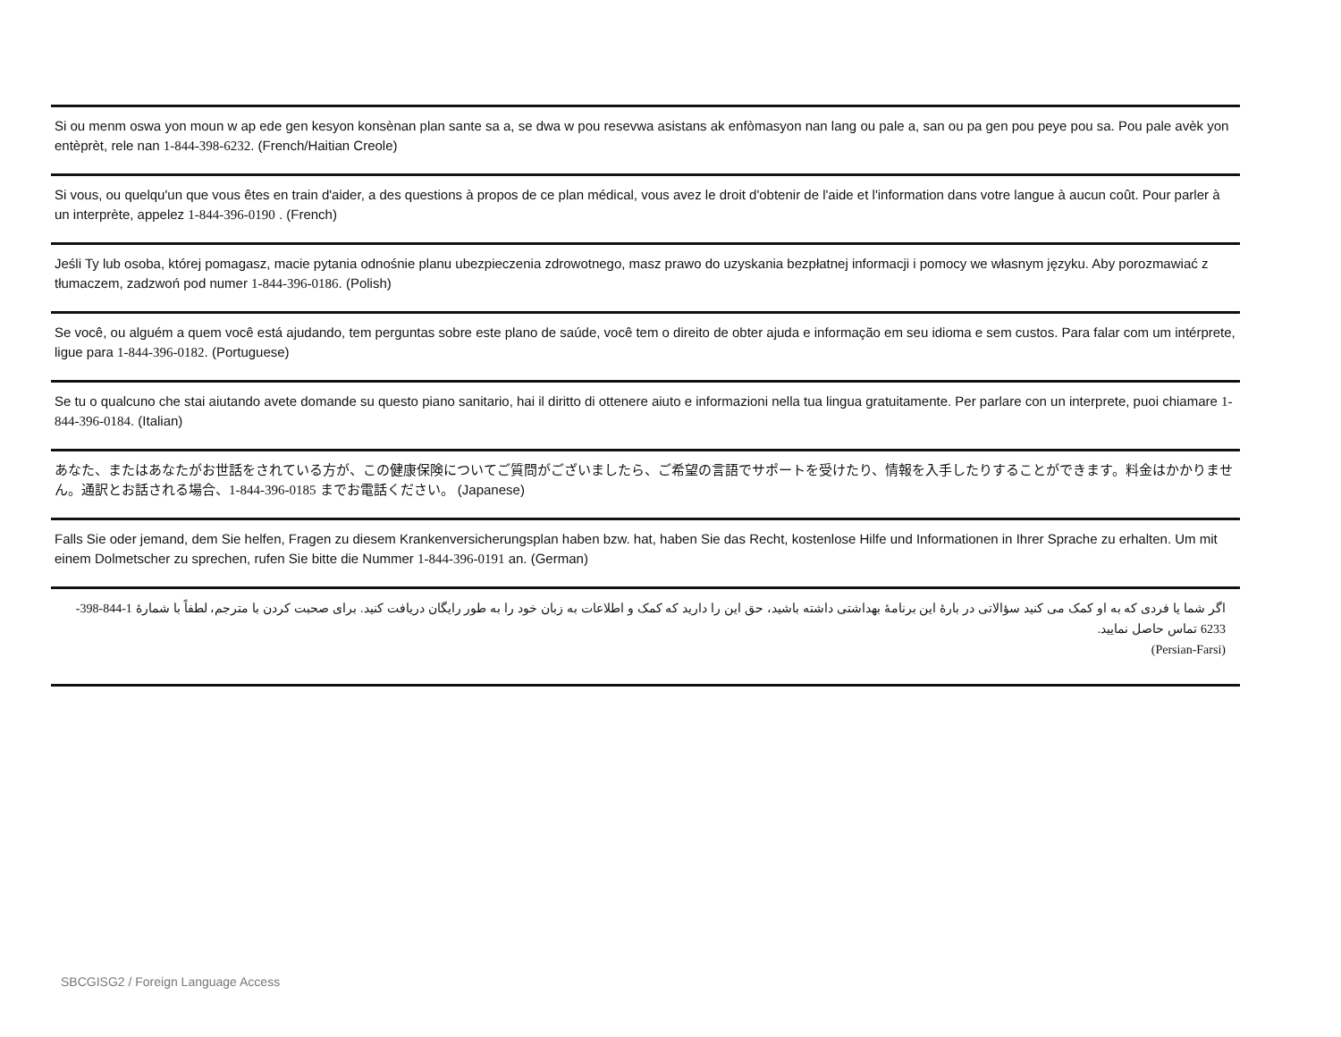Si ou menm oswa yon moun w ap ede gen kesyon konsènan plan sante sa a, se dwa w pou resevwa asistans ak enfòmasyon nan lang ou pale a, san ou pa gen pou peye pou sa. Pou pale avèk yon entèprèt, rele nan 1-844-398-6232. (French/Haitian Creole)
Si vous, ou quelqu'un que vous êtes en train d'aider, a des questions à propos de ce plan médical, vous avez le droit d'obtenir de l'aide et l'information dans votre langue à aucun coût. Pour parler à un interprète, appelez 1-844-396-0190 . (French)
Jeśli Ty lub osoba, której pomagasz, macie pytania odnośnie planu ubezpieczenia zdrowotnego, masz prawo do uzyskania bezpłatnej informacji i pomocy we własnym języku. Aby porozmawiać z tłumaczem, zadzwoń pod numer 1-844-396-0186. (Polish)
Se você, ou alguém a quem você está ajudando, tem perguntas sobre este plano de saúde, você tem o direito de obter ajuda e informação em seu idioma e sem custos. Para falar com um intérprete, ligue para 1-844-396-0182. (Portuguese)
Se tu o qualcuno che stai aiutando avete domande su questo piano sanitario, hai il diritto di ottenere aiuto e informazioni nella tua lingua gratuitamente. Per parlare con un interprete, puoi chiamare 1-844-396-0184. (Italian)
あなた、またはあなたがお世話をされている方が、この健康保険についてご質問がございましたら、ご希望の言語でサポートを受けたり、情報を入手したりすることができます。料金はかかりません。通訳とお話される場合、1-844-396-0185 までお電話ください。 (Japanese)
Falls Sie oder jemand, dem Sie helfen, Fragen zu diesem Krankenversicherungsplan haben bzw. hat, haben Sie das Recht, kostenlose Hilfe und Informationen in Ihrer Sprache zu erhalten. Um mit einem Dolmetscher zu sprechen, rufen Sie bitte die Nummer 1-844-396-0191 an. (German)
اگر شما یا فردی که به او کمک می کنید سؤالاتی در بارهٔ این برنامهٔ بهداشتی داشته باشید، حق این را دارید که کمک و اطلاعات به زبان خود را به طور رایگان دریافت کنید. برای صحبت کردن با مترجم، لطفاً با شمارهٔ 1-844-398-6233 تماس حاصل نمایید.
(Persian-Farsi)
SBCGISG2 / Foreign Language Access